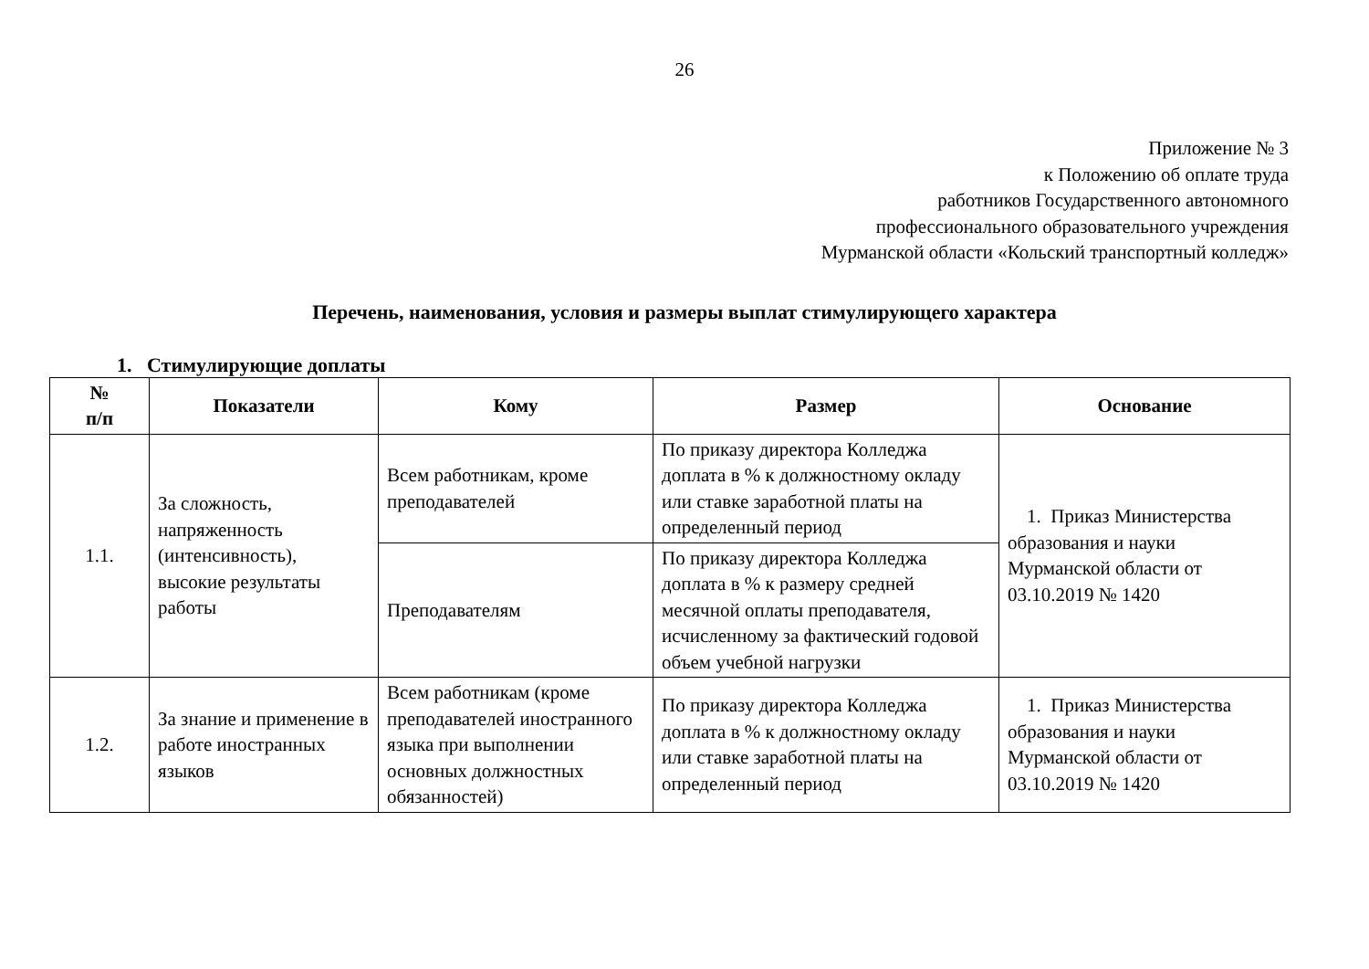26
Приложение № 3
к Положению об оплате труда
работников Государственного автономного
профессионального образовательного учреждения
Мурманской области «Кольский транспортный колледж»
Перечень, наименования, условия и размеры выплат стимулирующего характера
1. Стимулирующие доплаты
| № п/п | Показатели | Кому | Размер | Основание |
| --- | --- | --- | --- | --- |
| 1.1. | За сложность, напряженность (интенсивность), высокие результаты работы | Всем работникам, кроме преподавателей | По приказу директора Колледжа доплата в % к должностному окладу или ставке заработной платы на определенный период | 1. Приказ Министерства образования и науки Мурманской области от 03.10.2019 № 1420 |
| | | Преподавателям | По приказу директора Колледжа доплата в % к размеру средней месячной оплаты преподавателя, исчисленному за фактический годовой объем учебной нагрузки | |
| 1.2. | За знание и применение в работе иностранных языков | Всем работникам (кроме преподавателей иностранного языка при выполнении основных должностных обязанностей) | По приказу директора Колледжа доплата в % к должностному окладу или ставке заработной платы на определенный период | 1. Приказ Министерства образования и науки Мурманской области от 03.10.2019 № 1420 |